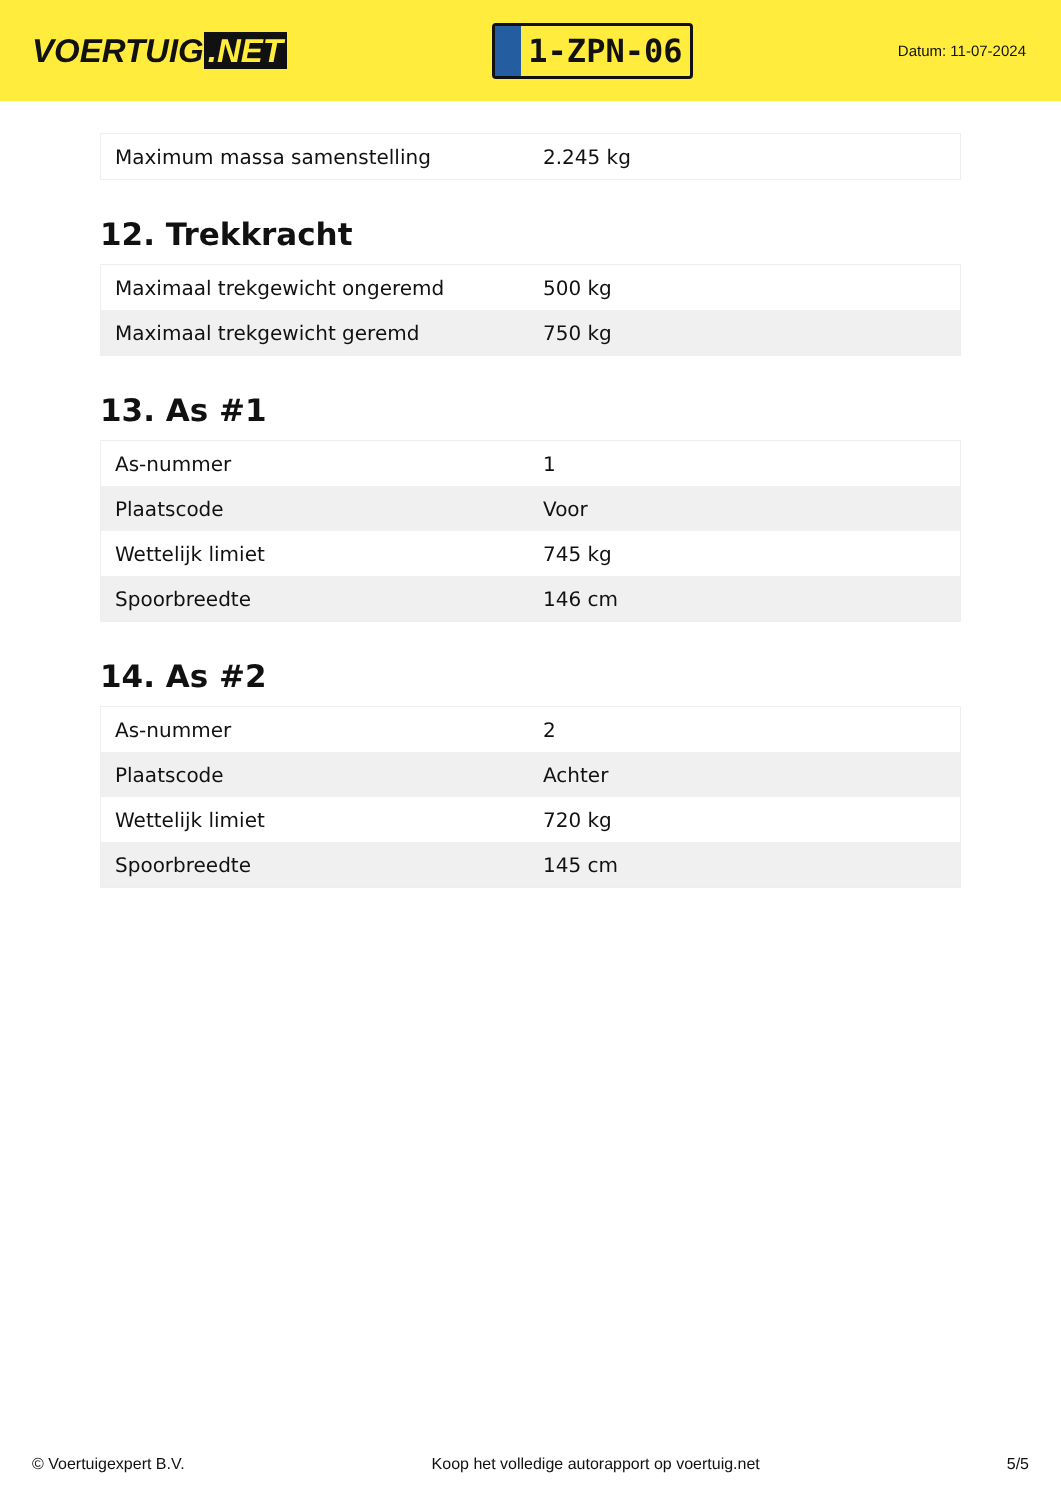VOERTUIG.NET
1-ZPN-06
Datum: 11-07-2024
| Maximum massa samenstelling | 2.245 kg |
12. Trekkracht
| Maximaal trekgewicht ongeremd | 500 kg |
| Maximaal trekgewicht geremd | 750 kg |
13. As #1
| As-nummer | 1 |
| Plaatscode | Voor |
| Wettelijk limiet | 745 kg |
| Spoorbreedte | 146 cm |
14. As #2
| As-nummer | 2 |
| Plaatscode | Achter |
| Wettelijk limiet | 720 kg |
| Spoorbreedte | 145 cm |
© Voertuigexpert B.V. Koop het volledige autorapport op voertuig.net 5/5